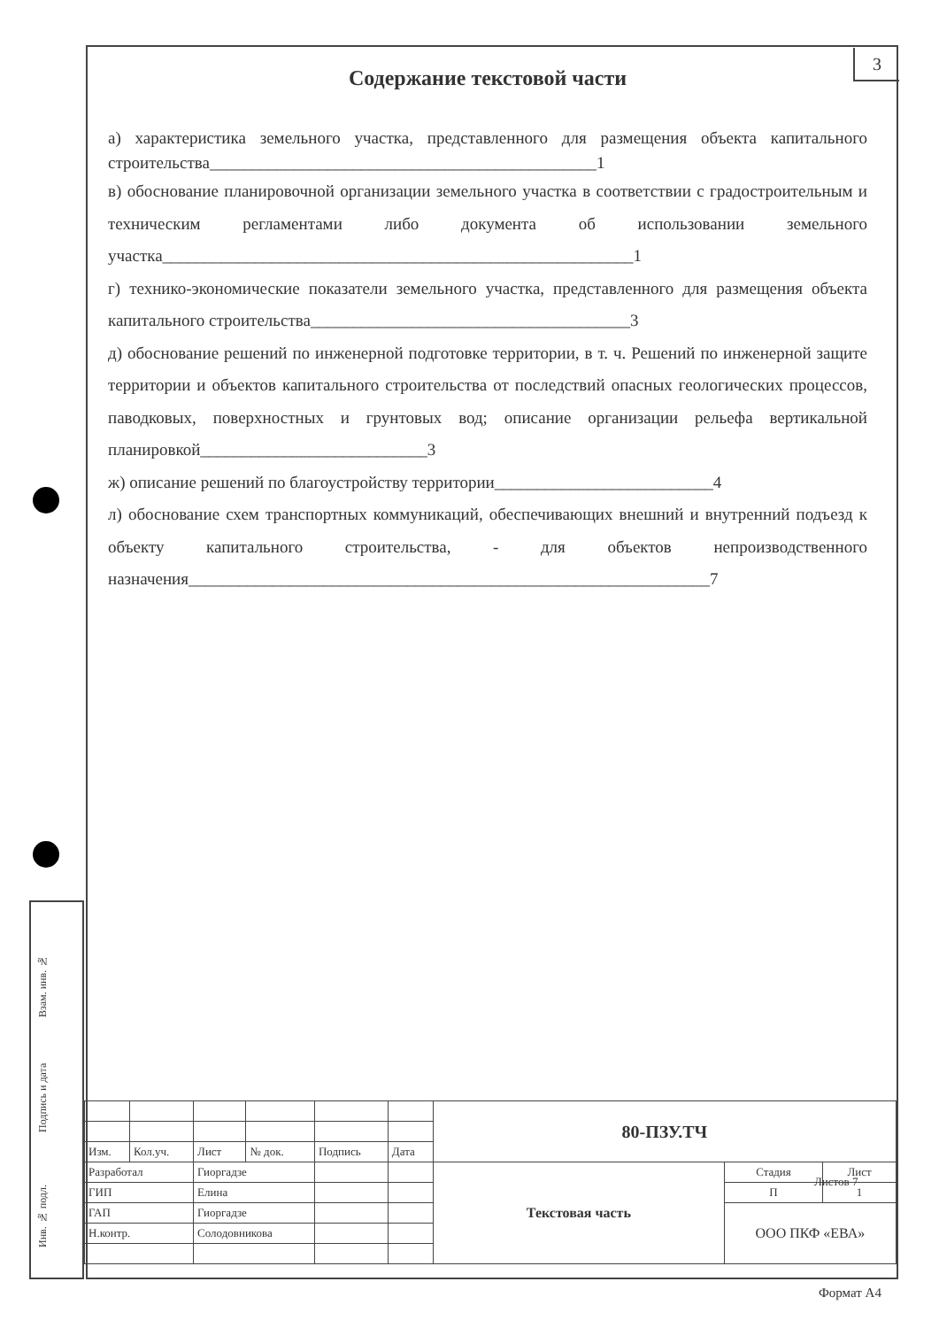3
Содержание текстовой части
а) характеристика земельного участка, представленного для размещения объекта капитального строительства______________________________________________1
в) обоснование планировочной организации земельного участка в соответствии с градостроительным и техническим регламентами либо документа об использовании земельного участка________________________________________________________1
г) технико-экономические показатели земельного участка, представленного для размещения объекта капитального строительства______________________________________3
д) обоснование решений по инженерной подготовке территории, в т. ч. Решений по инженерной защите территории и объектов капитального строительства от последствий опасных геологических процессов, паводковых, поверхностных и грунтовых вод; описание организации рельефа вертикальной планировкой___________________________3
ж) описание решений по благоустройству территории__________________________4
л) обоснование схем транспортных коммуникаций, обеспечивающих внешний и внутренний подъезд к объекту капитального строительства, - для объектов непроизводственного назначения______________________________________________________________7
Взам. инв. №
Подпись и дата
Инв. № подл.
| | | | | | | 80-ПЗУ.ТЧ | | |
| Изм. | Кол.уч. | Лист | № док. | Подпись | Дата | | | |
| Разработал | | Гиоргадзе | | | | Текстовая часть | Стадия | Лист |
| ГИП | | Елина | | | | | П | 1 |
| ГАП | | Гиоргадзе | | | | | ООО ПКФ «ЕВА» | |
| Н.контр. | | Солодовникова | | | | | | |
Листов 7
Формат А4